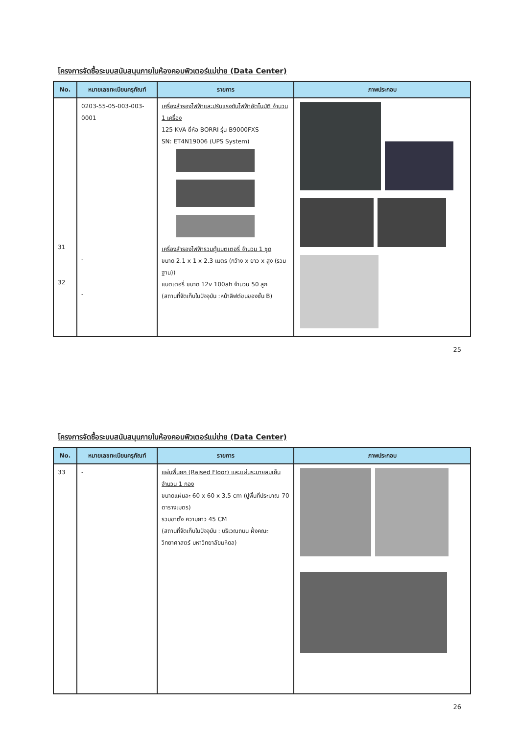โครงการจัดซื้อระบบสนับสนุนภายในห้องคอมพิวเตอร์แม่ข่าย (Data Center)
| No. | หมายเลขทะเบียนครุภัณฑ์ | รายการ | ภาพประกอบ |
| --- | --- | --- | --- |
| 31 32 | 0203-55-05-003-003-0001 - - | เครื่องสำรองไฟฟ้าและปรับแรงดันไฟฟ้าอัตโนมัติ จำนวน 1 เครื่อง 125 KVA ยี่ห้อ BORRI รุ่น B9000FXS SN: ET4N19006 (UPS System) เครื่องสำรองไฟฟ้ารวมตู้แบตเตอรี่ จำนวน 1 ชุด ขนาด 2.1 x 1 x 2.3 เมตร (กว้าง x ยาว x สูง (รวมฐาน)) แบตเตอรี่ ขนาด 12v 100ah จำนวน 50 ลูก (สถานที่จัดเก็บในปัจจุบัน :หน้าลิฟต์ขนของชั้น B) | |
25
โครงการจัดซื้อระบบสนับสนุนภายในห้องคอมพิวเตอร์แม่ข่าย (Data Center)
| No. | หมายเลขทะเบียนครุภัณฑ์ | รายการ | ภาพประกอบ |
| --- | --- | --- | --- |
| 33 | - | แผ่นพื้นยก (Raised Floor) และแผ่นระบายลมเย็น จำนวน 1 กอง ขนาดแผ่นละ 60 x 60 x 3.5 cm (ปูพื้นที่ประมาณ 70 ตารางเมตร) รวมขาตั้ง ความยาว 45 CM (สถานที่จัดเก็บในปัจจุบัน : บริเวณถนน ฝั่งคณะวิทยาศาสตร์ มหาวิทยาลัยมหิดล) | |
26